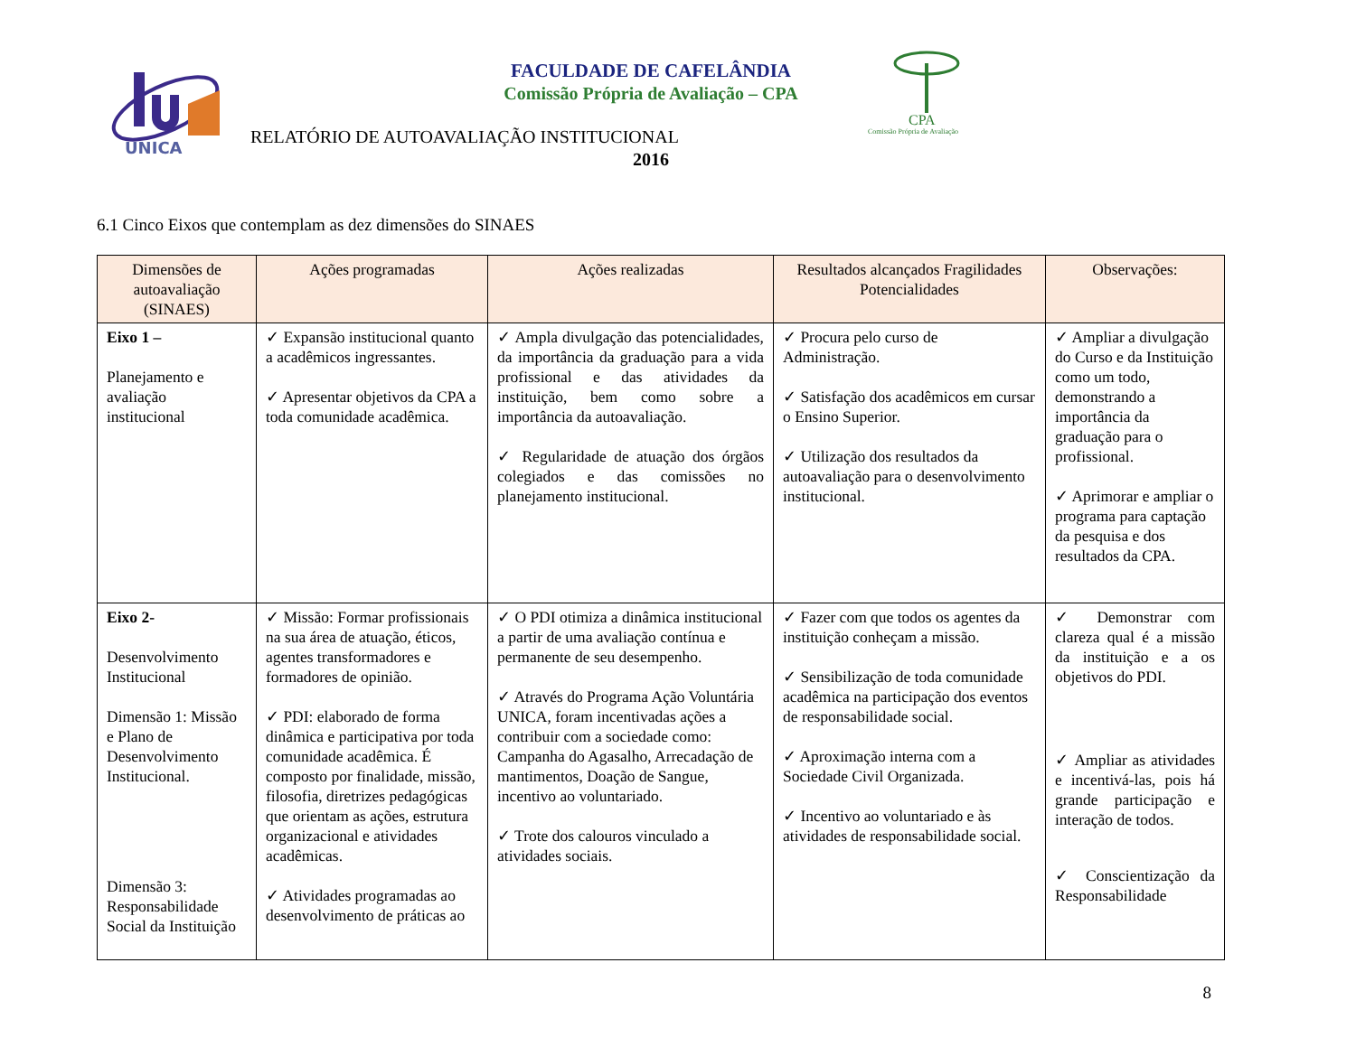UNICA
FACULDADE DE CAFELÂNDIA
Comissão Própria de Avaliação – CPA
CPA
Comissão Própria de Avaliação
RELATÓRIO DE AUTOAVALIAÇÃO INSTITUCIONAL
2016
6.1 Cinco Eixos que contemplam as dez dimensões do SINAES
| Dimensões de autoavaliação (SINAES) | Ações programadas | Ações realizadas | Resultados alcançados Fragilidades Potencialidades | Observações: |
| --- | --- | --- | --- | --- |
| Eixo 1 – Planejamento e avaliação institucional | ✓ Expansão institucional quanto a acadêmicos ingressantes. ✓ Apresentar objetivos da CPA a toda comunidade acadêmica. | ✓ Ampla divulgação das potencialidades, da importância da graduação para a vida profissional e das atividades da instituição, bem como sobre a importância da autoavaliação. ✓ Regularidade de atuação dos órgãos colegiados e das comissões no planejamento institucional. | ✓ Procura pelo curso de Administração. ✓ Satisfação dos acadêmicos em cursar o Ensino Superior. ✓ Utilização dos resultados da autoavaliação para o desenvolvimento institucional. | ✓ Ampliar a divulgação do Curso e da Instituição como um todo, demonstrando a importância da graduação para o profissional. ✓ Aprimorar e ampliar o programa para captação da pesquisa e dos resultados da CPA. |
| Eixo 2- Desenvolvimento Institucional Dimensão 1: Missão e Plano de Desenvolvimento Institucional. Dimensão 3: Responsabilidade Social da Instituição | ✓ Missão: Formar profissionais na sua área de atuação, éticos, agentes transformadores e formadores de opinião. ✓ PDI: elaborado de forma dinâmica e participativa por toda comunidade acadêmica. É composto por finalidade, missão, filosofia, diretrizes pedagógicas que orientam as ações, estrutura organizacional e atividades acadêmicas. ✓ Atividades programadas ao desenvolvimento de práticas ao | ✓ O PDI otimiza a dinâmica institucional a partir de uma avaliação contínua e permanente de seu desempenho. ✓ Através do Programa Ação Voluntária UNICA, foram incentivadas ações a contribuir com a sociedade como: Campanha do Agasalho, Arrecadação de mantimentos, Doação de Sangue, incentivo ao voluntariado. ✓ Trote dos calouros vinculado a atividades sociais. | ✓ Fazer com que todos os agentes da instituição conheçam a missão. ✓ Sensibilização de toda comunidade acadêmica na participação dos eventos de responsabilidade social. ✓ Aproximação interna com a Sociedade Civil Organizada. ✓ Incentivo ao voluntariado e às atividades de responsabilidade social. | ✓ Demonstrar com clareza qual é a missão da instituição e a os objetivos do PDI. ✓ Ampliar as atividades e incentivá-las, pois há grande participação e interação de todos. ✓ Conscientização da Responsabilidade |
8